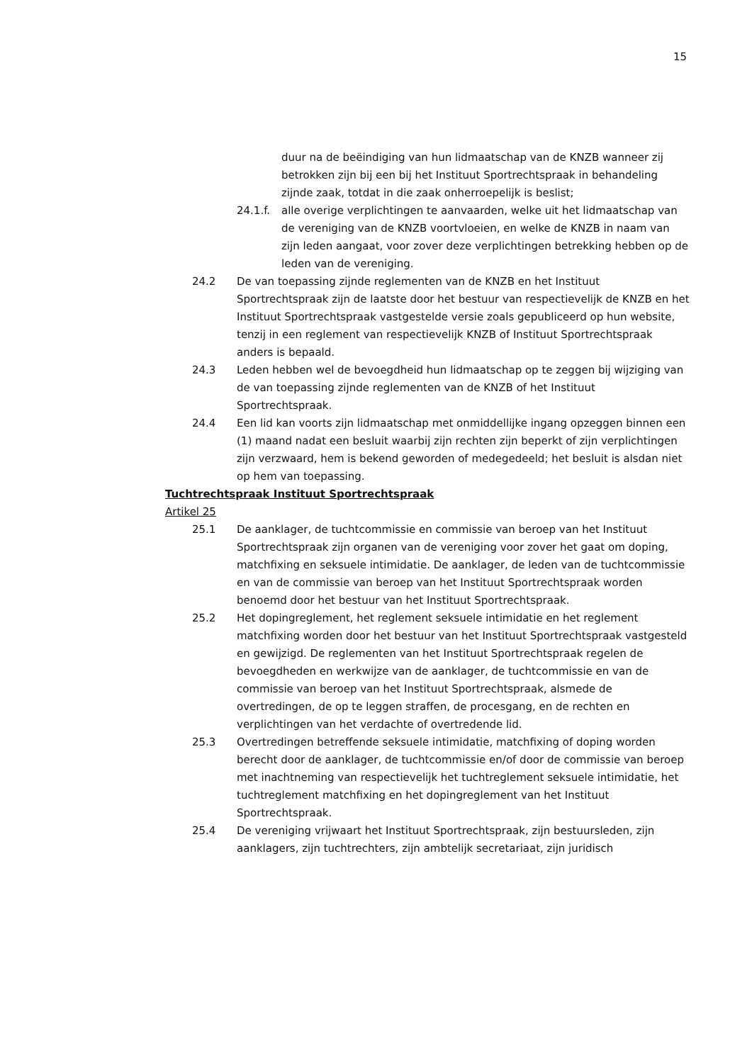15
duur na de beëindiging van hun lidmaatschap van de KNZB wanneer zij betrokken zijn bij een bij het Instituut Sportrechtspraak in behandeling zijnde zaak, totdat in die zaak onherroepelijk is beslist;
24.1.f. alle overige verplichtingen te aanvaarden, welke uit het lidmaatschap van de vereniging van de KNZB voortvloeien, en welke de KNZB in naam van zijn leden aangaat, voor zover deze verplichtingen betrekking hebben op de leden van de vereniging.
24.2 De van toepassing zijnde reglementen van de KNZB en het Instituut Sportrechtspraak zijn de laatste door het bestuur van respectievelijk de KNZB en het Instituut Sportrechtspraak vastgestelde versie zoals gepubliceerd op hun website, tenzij in een reglement van respectievelijk KNZB of Instituut Sportrechtspraak anders is bepaald.
24.3 Leden hebben wel de bevoegdheid hun lidmaatschap op te zeggen bij wijziging van de van toepassing zijnde reglementen van de KNZB of het Instituut Sportrechtspraak.
24.4 Een lid kan voorts zijn lidmaatschap met onmiddellijke ingang opzeggen binnen een (1) maand nadat een besluit waarbij zijn rechten zijn beperkt of zijn verplichtingen zijn verzwaard, hem is bekend geworden of medegedeeld; het besluit is alsdan niet op hem van toepassing.
Tuchtrechtspraak Instituut Sportrechtspraak
Artikel 25
25.1 De aanklager, de tuchtcommissie en commissie van beroep van het Instituut Sportrechtspraak zijn organen van de vereniging voor zover het gaat om doping, matchfixing en seksuele intimidatie. De aanklager, de leden van de tuchtcommissie en van de commissie van beroep van het Instituut Sportrechtspraak worden benoemd door het bestuur van het Instituut Sportrechtspraak.
25.2 Het dopingreglement, het reglement seksuele intimidatie en het reglement matchfixing worden door het bestuur van het Instituut Sportrechtspraak vastgesteld en gewijzigd. De reglementen van het Instituut Sportrechtspraak regelen de bevoegdheden en werkwijze van de aanklager, de tuchtcommissie en van de commissie van beroep van het Instituut Sportrechtspraak, alsmede de overtredingen, de op te leggen straffen, de procesgang, en de rechten en verplichtingen van het verdachte of overtredende lid.
25.3 Overtredingen betreffende seksuele intimidatie, matchfixing of doping worden berecht door de aanklager, de tuchtcommissie en/of door de commissie van beroep met inachtneming van respectievelijk het tuchtreglement seksuele intimidatie, het tuchtreglement matchfixing en het dopingreglement van het Instituut Sportrechtspraak.
25.4 De vereniging vrijwaart het Instituut Sportrechtspraak, zijn bestuursleden, zijn aanklagers, zijn tuchtrechters, zijn ambtelijk secretariaat, zijn juridisch